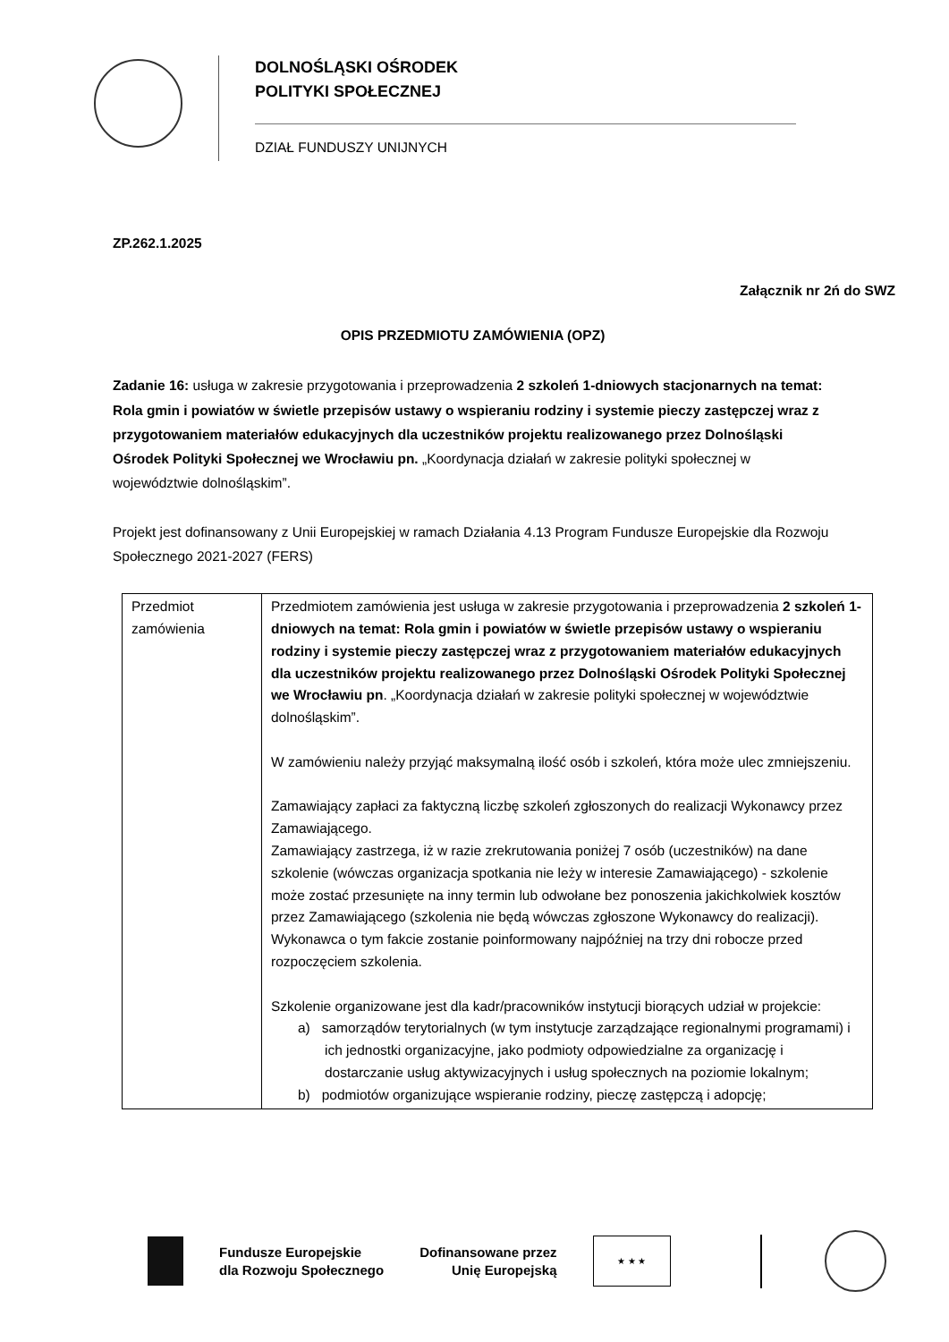DOLNOŚLĄSKI OŚRODEK
POLITYKI SPOŁECZNEJ
DZIAŁ FUNDUSZY UNIJNYCH
ZP.262.1.2025
Załącznik nr 2ń do SWZ
OPIS PRZEDMIOTU ZAMÓWIENIA (OPZ)
Zadanie 16: usługa w zakresie przygotowania i przeprowadzenia 2 szkoleń 1-dniowych stacjonarnych na temat: Rola gmin i powiatów w świetle przepisów ustawy o wspieraniu rodziny i systemie pieczy zastępczej wraz z przygotowaniem materiałów edukacyjnych dla uczestników projektu realizowanego przez Dolnośląski Ośrodek Polityki Społecznej we Wrocławiu pn. „Koordynacja działań w zakresie polityki społecznej w województwie dolnośląskim”.
Projekt jest dofinansowany z Unii Europejskiej w ramach Działania 4.13 Program Fundusze Europejskie dla Rozwoju Społecznego 2021-2027 (FERS)
| Przedmiot zamówienia | Przedmiotem zamówienia jest usługa w zakresie przygotowania i przeprowadzenia 2 szkoleń 1-dniowych na temat: Rola gmin i powiatów w świetle przepisów ustawy o wspieraniu rodziny i systemie pieczy zastępczej wraz z przygotowaniem materiałów edukacyjnych dla uczestników projektu realizowanego przez Dolnośląski Ośrodek Polityki Społecznej we Wrocławiu pn . „Koordynacja działań w zakresie polityki społecznej w województwie dolnośląskim”. W zamówieniu należy przyjąć maksymalną ilość osób i szkoleń, która może ulec zmniejszeniu. Zamawiający zapłaci za faktyczną liczbę szkoleń zgłoszonych do realizacji Wykonawcy przez Zamawiającego. Zamawiający zastrzega, iż w razie zrekrutowania poniżej 7 osób (uczestników) na dane szkolenie (wówczas organizacja spotkania nie leży w interesie Zamawiającego) - szkolenie może zostać przesunięte na inny termin lub odwołane bez ponoszenia jakichkolwiek kosztów przez Zamawiającego (szkolenia nie będą wówczas zgłoszone Wykonawcy do realizacji). Wykonawca o tym fakcie zostanie poinformowany najpóźniej na trzy dni robocze przed rozpoczęciem szkolenia. Szkolenie organizowane jest dla kadr/pracowników instytucji biorących udział w projekcie: a) samorządów terytorialnych (w tym instytucje zarządzające regionalnymi programami) i ich jednostki organizacyjne, jako podmioty odpowiedzialne za organizację i dostarczanie usług aktywizacyjnych i usług społecznych na poziomie lokalnym; b) podmiotów organizujące wspieranie rodziny, pieczę zastępczą i adopcję; |
Fundusze Europejskie
dla Rozwoju Społecznego
Dofinansowane przez
Unię Europejską
★ ★ ★